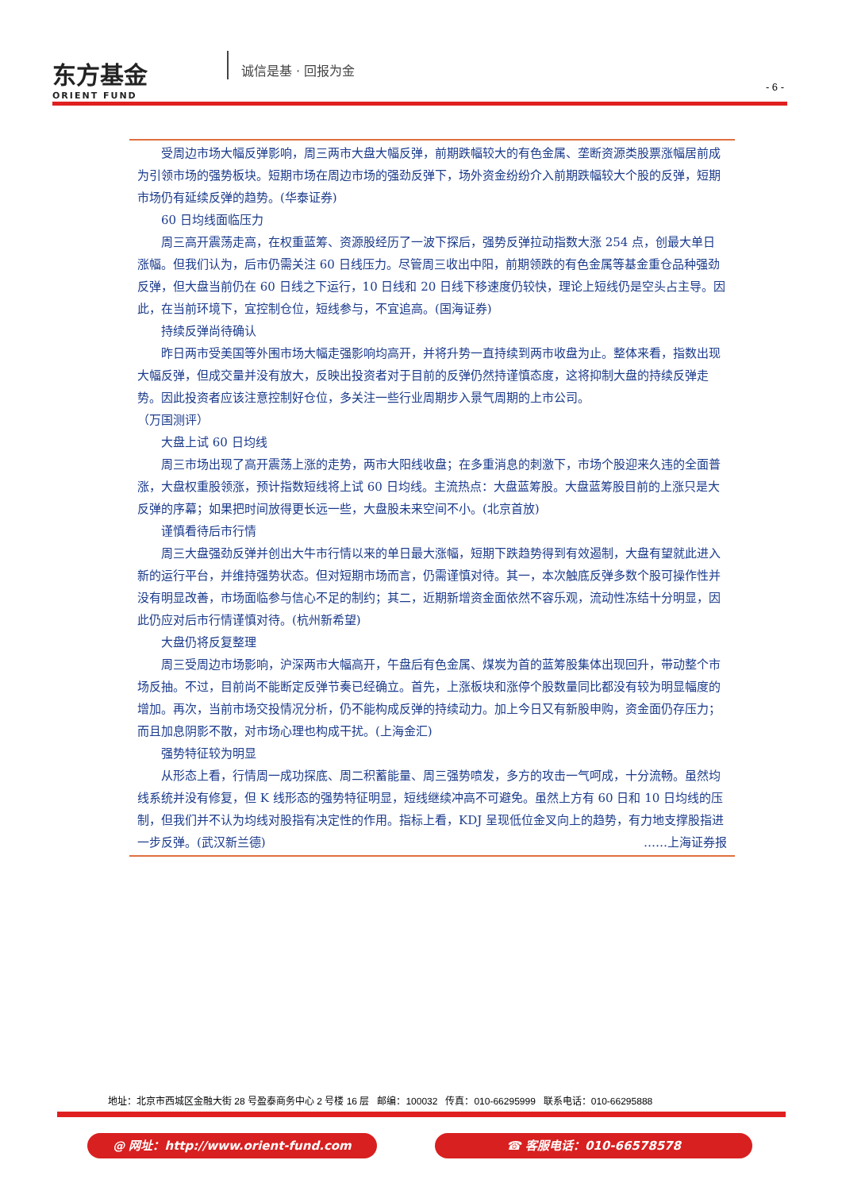东方基金
ORIENT FUND
诚信是基 · 回报为金
- 6 -
受周边市场大幅反弹影响，周三两市大盘大幅反弹，前期跌幅较大的有色金属、垄断资源类股票涨幅居前成为引领市场的强势板块。短期市场在周边市场的强劲反弹下，场外资金纷纷介入前期跌幅较大个股的反弹，短期市场仍有延续反弹的趋势。(华泰证券)
60 日均线面临压力
周三高开震荡走高，在权重蓝筹、资源股经历了一波下探后，强势反弹拉动指数大涨 254 点，创最大单日涨幅。但我们认为，后市仍需关注 60 日线压力。尽管周三收出中阳，前期领跌的有色金属等基金重仓品种强劲反弹，但大盘当前仍在 60 日线之下运行，10 日线和 20 日线下移速度仍较快，理论上短线仍是空头占主导。因此，在当前环境下，宜控制仓位，短线参与，不宜追高。(国海证券)
持续反弹尚待确认
昨日两市受美国等外围市场大幅走强影响均高开，并将升势一直持续到两市收盘为止。整体来看，指数出现大幅反弹，但成交量并没有放大，反映出投资者对于目前的反弹仍然持谨慎态度，这将抑制大盘的持续反弹走势。因此投资者应该注意控制好仓位，多关注一些行业周期步入景气周期的上市公司。
（万国测评）
大盘上试 60 日均线
周三市场出现了高开震荡上涨的走势，两市大阳线收盘；在多重消息的刺激下，市场个股迎来久违的全面普涨，大盘权重股领涨，预计指数短线将上试 60 日均线。主流热点：大盘蓝筹股。大盘蓝筹股目前的上涨只是大反弹的序幕；如果把时间放得更长远一些，大盘股未来空间不小。(北京首放)
谨慎看待后市行情
周三大盘强劲反弹并创出大牛市行情以来的单日最大涨幅，短期下跌趋势得到有效遏制，大盘有望就此进入新的运行平台，并维持强势状态。但对短期市场而言，仍需谨慎对待。其一，本次触底反弹多数个股可操作性并没有明显改善，市场面临参与信心不足的制约；其二，近期新增资金面依然不容乐观，流动性冻结十分明显，因此仍应对后市行情谨慎对待。(杭州新希望)
大盘仍将反复整理
周三受周边市场影响，沪深两市大幅高开，午盘后有色金属、煤炭为首的蓝筹股集体出现回升，带动整个市场反抽。不过，目前尚不能断定反弹节奏已经确立。首先，上涨板块和涨停个股数量同比都没有较为明显幅度的增加。再次，当前市场交投情况分析，仍不能构成反弹的持续动力。加上今日又有新股申购，资金面仍存压力；而且加息阴影不散，对市场心理也构成干扰。(上海金汇)
强势特征较为明显
从形态上看，行情周一成功探底、周二积蓄能量、周三强势喷发，多方的攻击一气呵成，十分流畅。虽然均线系统并没有修复，但 K 线形态的强势特征明显，短线继续冲高不可避免。虽然上方有 60 日和 10 日均线的压制，但我们并不认为均线对股指有决定性的作用。指标上看，KDJ 呈现低位金叉向上的趋势，有力地支撑股指进一步反弹。(武汉新兰德) ……上海证券报
地址：北京市西城区金融大街 28 号盈泰商务中心 2 号楼 16 层 邮编：100032 传真：010-66295999 联系电话：010-66295888
@ 网址：http://www.orient-fund.com ☎ 客服电话：010-66578578